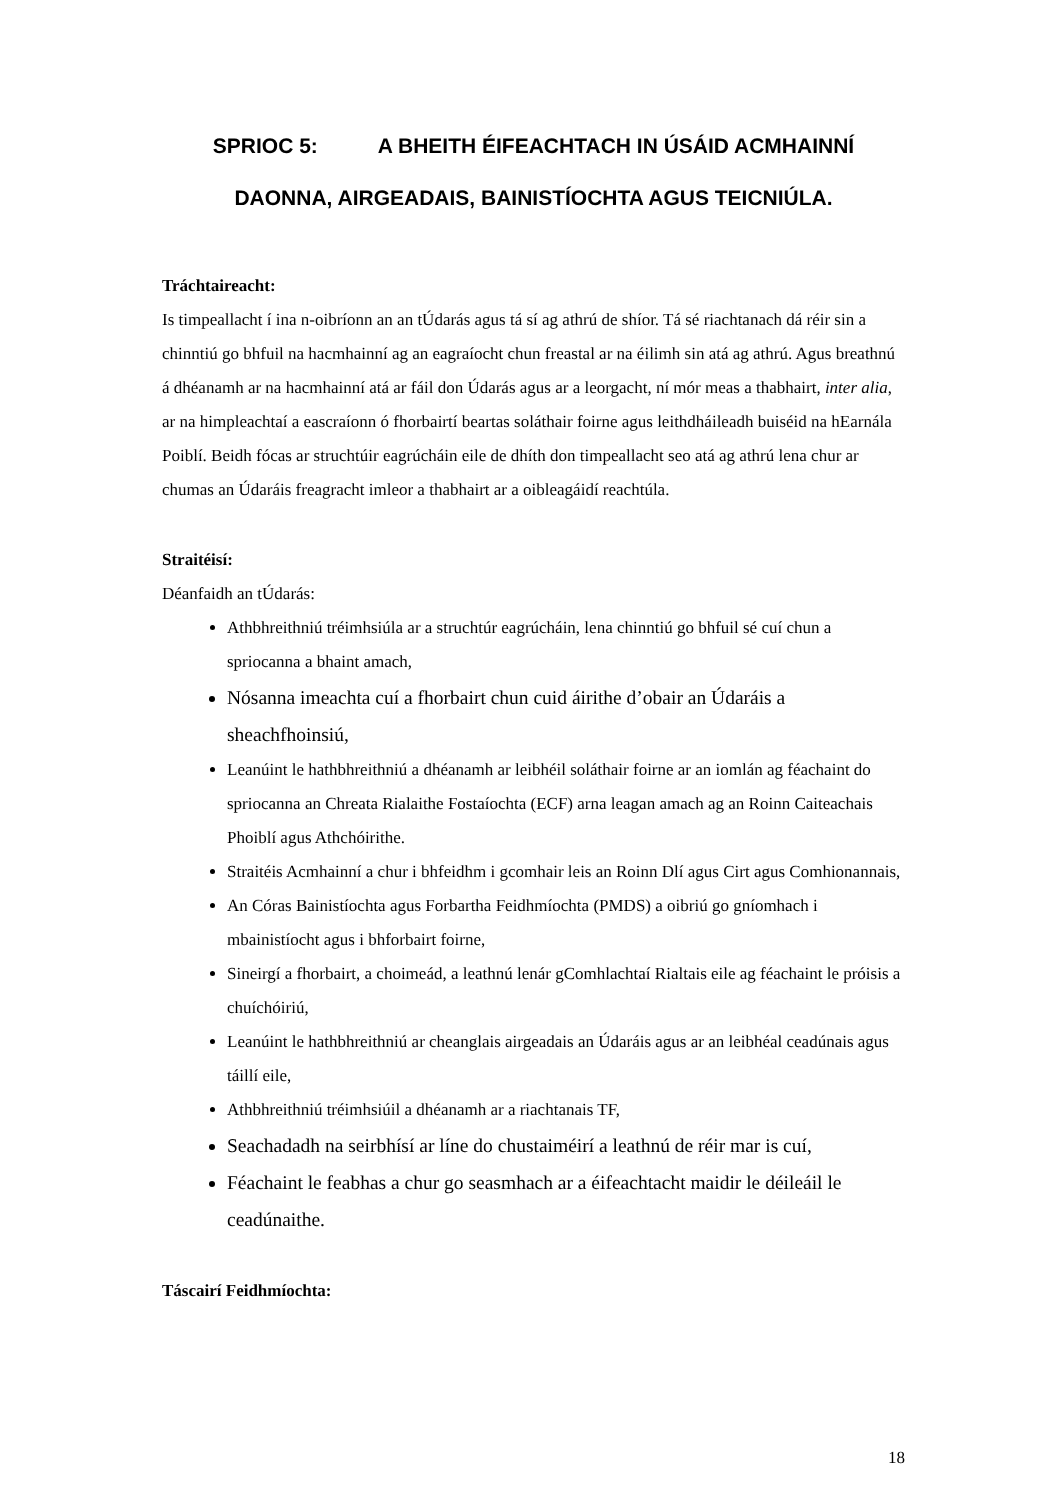SPRIOC 5: A BHEITH ÉIFEACHTACH IN ÚSÁID ACMHAINNÍ
DAONNA, AIRGEADAIS, BAINISTÍOCHTA AGUS TEICNIÚLA.
Tráchtaireacht:
Is timpeallacht í ina n-oibríonn an an tÚdarás agus tá sí ag athrú de shíor. Tá sé riachtanach dá réir sin a chinntiú go bhfuil na hacmhainní ag an eagraíocht chun freastal ar na éilimh sin atá ag athrú. Agus breathnú á dhéanamh ar na hacmhainní atá ar fáil don Údarás agus ar a leorgacht, ní mór meas a thabhairt, inter alia, ar na himpleachtaí a eascraíonn ó fhorbairtí beartas soláthair foirne agus leithdháileadh buiséid na hEarnála Poiblí. Beidh fócas ar struchtúir eagrúcháin eile de dhíth don timpeallacht seo atá ag athrú lena chur ar chumas an Údaráis freagracht imleor a thabhairt ar a oibleagáidí reachtúla.
Straitéisí:
Déanfaidh an tÚdarás:
Athbhreithniú tréimhsiúla ar a struchtúr eagrúcháin, lena chinntiú go bhfuil sé cuí chun a spriocanna a bhaint amach,
Nósanna imeachta cuí a fhorbairt chun cuid áirithe d’obair an Údaráis a sheachfhoinsiú,
Leanúint le hathbhreithniú a dhéanamh ar leibhéil soláthair foirne ar an iomlán ag féachaint do spriocanna an Chreata Rialaithe Fostaíochta (ECF) arna leagan amach ag an Roinn Caiteachais Phoiblí agus Athchóirithe.
Straitéis Acmhainní a chur i bhfeidhm i gcomhair leis an Roinn Dlí agus Cirt agus Comhionannais,
An Córas Bainistíochta agus Forbartha Feidhmíochta (PMDS) a oibriú go gníomhach i mbainistíocht agus i bhforbairt foirne,
Sineirgí a fhorbairt, a choimeád, a leathnú lenár gComhlachtaí Rialtais eile ag féachaint le próisis a chuíchóiriú,
Leanúint le hathbhreithniú ar cheanglais airgeadais an Údaráis agus ar an leibhéal ceadúnais agus táillí eile,
Athbhreithniú tréimhsiúil a dhéanamh ar a riachtanais TF,
Seachadadh na seirbhísí ar líne do chustaiméirí a leathnú de réir mar is cuí,
Féachaint le feabhas a chur go seasmhach ar a éifeachtacht maidir le déileáil le ceadúnaithe.
Táscairí Feidhmíochta:
18